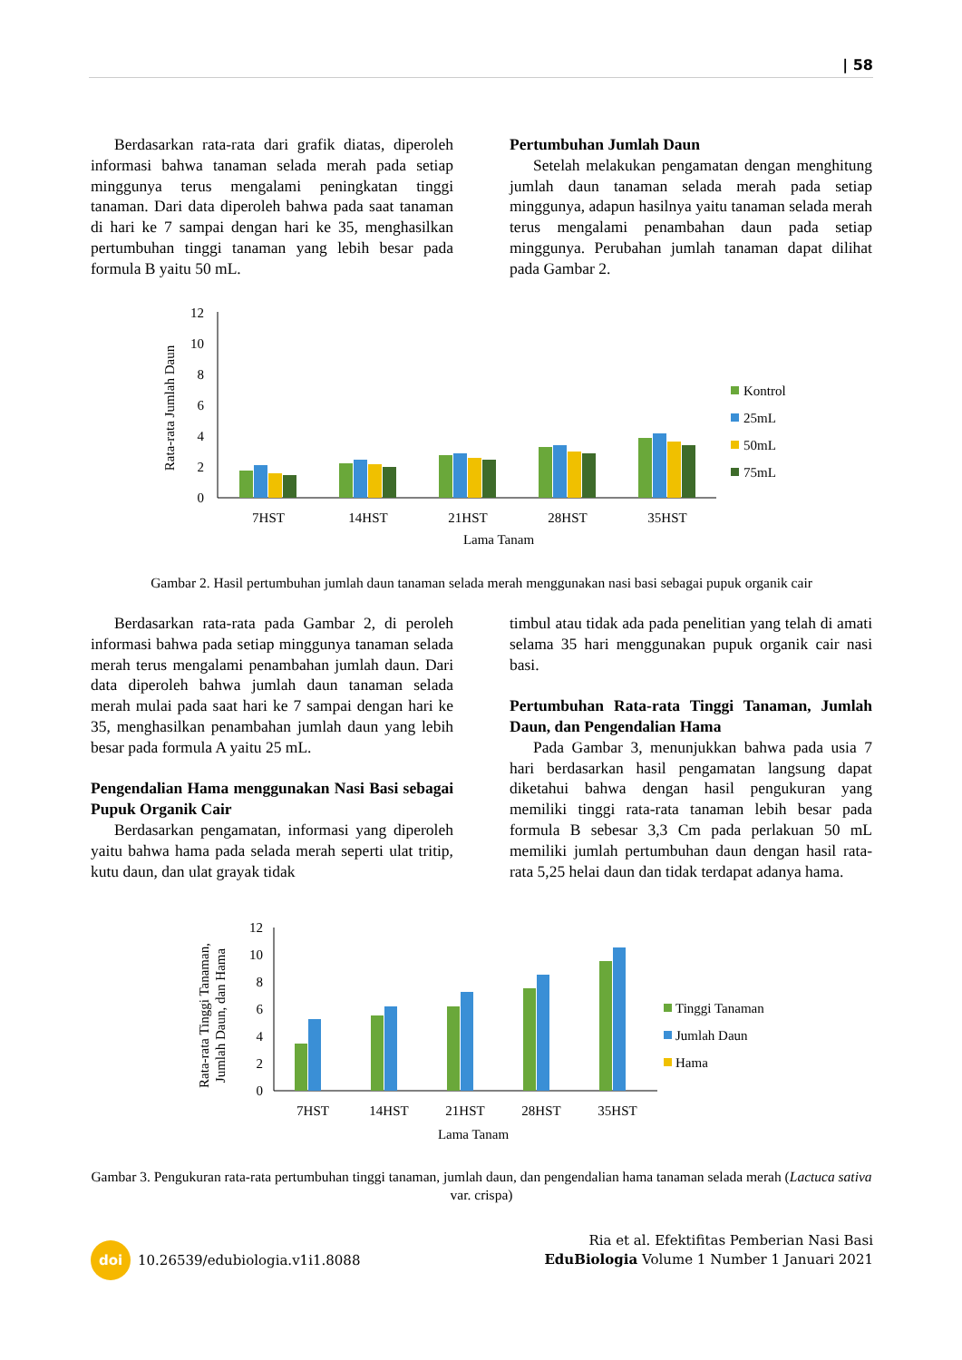| 58
Berdasarkan rata-rata dari grafik diatas, diperoleh informasi bahwa tanaman selada merah pada setiap minggunya terus mengalami peningkatan tinggi tanaman. Dari data diperoleh bahwa pada saat tanaman di hari ke 7 sampai dengan hari ke 35, menghasilkan pertumbuhan tinggi tanaman yang lebih besar pada formula B yaitu 50 mL.
Pertumbuhan Jumlah Daun
Setelah melakukan pengamatan dengan menghitung jumlah daun tanaman selada merah pada setiap minggunya, adapun hasilnya yaitu tanaman selada merah terus mengalami penambahan daun pada setiap minggunya. Perubahan jumlah tanaman dapat dilihat pada Gambar 2.
Rata-rata Jumlah Daun
12
10
8
6
4
2
0
7HST
14HST
21HST
28HST
35HST
Lama Tanam
Kontrol
25mL
50mL
75mL
Gambar 2. Hasil pertumbuhan jumlah daun tanaman selada merah menggunakan nasi basi sebagai pupuk organik cair
Berdasarkan rata-rata pada Gambar 2, di peroleh informasi bahwa pada setiap minggunya tanaman selada merah terus mengalami penambahan jumlah daun. Dari data diperoleh bahwa jumlah daun tanaman selada merah mulai pada saat hari ke 7 sampai dengan hari ke 35, menghasilkan penambahan jumlah daun yang lebih besar pada formula A yaitu 25 mL.
Pengendalian Hama menggunakan Nasi Basi sebagai Pupuk Organik Cair
Berdasarkan pengamatan, informasi yang diperoleh yaitu bahwa hama pada selada merah seperti ulat tritip, kutu daun, dan ulat grayak tidak
timbul atau tidak ada pada penelitian yang telah di amati selama 35 hari menggunakan pupuk organik cair nasi basi.
Pertumbuhan Rata-rata Tinggi Tanaman, Jumlah Daun, dan Pengendalian Hama
Pada Gambar 3, menunjukkan bahwa pada usia 7 hari berdasarkan hasil pengamatan langsung dapat diketahui bahwa dengan hasil pengukuran yang memiliki tinggi rata-rata tanaman lebih besar pada formula B sebesar 3,3 Cm pada perlakuan 50 mL memiliki jumlah pertumbuhan daun dengan hasil rata-rata 5,25 helai daun dan tidak terdapat adanya hama.
Rata-rata Tinggi Tanaman,
Jumlah Daun, dan Hama
12
10
8
6
4
2
0
7HST
14HST
21HST
28HST
35HST
Lama Tanam
Tinggi Tanaman
Jumlah Daun
Hama
Gambar 3. Pengukuran rata-rata pertumbuhan tinggi tanaman, jumlah daun, dan pengendalian hama tanaman selada merah (Lactuca sativa var. crispa)
doi 10.26539/edubiologia.v1i1.8088
Ria et al. Efektifitas Pemberian Nasi Basi
EduBiologia Volume 1 Number 1 Januari 2021